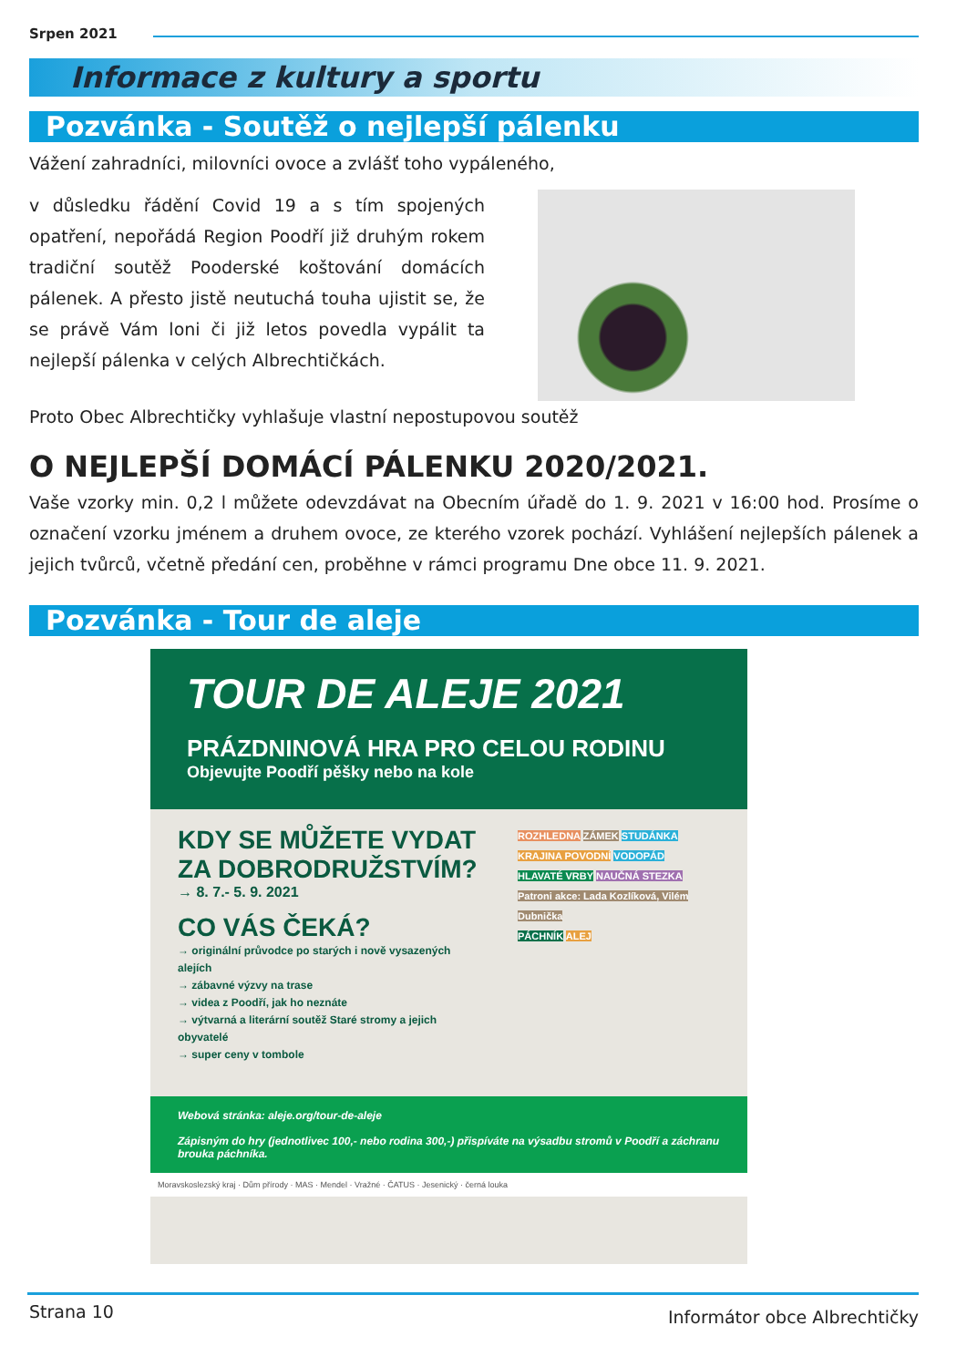Srpen 2021
Informace z kultury a sportu
Pozvánka - Soutěž o nejlepší pálenku
Vážení zahradníci, milovníci ovoce a zvlášť toho vypáleného,
v důsledku řádění Covid 19 a s tím spojených opatření, nepořádá Region Poodří již druhým rokem tradiční soutěž Pooderské koštování domácích pálenek. A přesto jistě neutuchá touha ujistit se, že se právě Vám loni či již letos povedla vypálit ta nejlepší pálenka v celých Albrechtičkách.
Proto Obec Albrechtičky vyhlašuje vlastní nepostupovou soutěž
O NEJLEPŠÍ DOMÁCÍ PÁLENKU 2020/2021.
Vaše vzorky min. 0,2 l můžete odevzdávat na Obecním úřadě do 1. 9. 2021 v 16:00 hod. Prosíme o označení vzorku jménem a druhem ovoce, ze kterého vzorek pochází. Vyhlášení nejlepších pálenek a jejich tvůrců, včetně předání cen, proběhne v rámci programu Dne obce 11. 9. 2021.
Pozvánka - Tour de aleje
TOUR DE ALEJE 2021
PRÁZDNINOVÁ HRA PRO CELOU RODINU
Objevujte Poodří pěšky nebo na kole
KDY SE MŮŽETE VYDAT ZA DOBRODRUŽSTVÍM?
→ 8. 7.- 5. 9. 2021
CO VÁS ČEKÁ?
→ originální průvodce po starých i nově vysazených alejích
→ zábavné výzvy na trase
→ videa z Poodří, jak ho neznáte
→ výtvarná a literární soutěž Staré stromy a jejich obyvatelé
→ super ceny v tombole
ROZHLEDNA ZÁMEK STUDÁNKA
KRAJINA POVODNÍ VODOPÁD
HLAVATÉ VRBY NAUČNÁ STEZKA
Patroni akce: Lada Kozlíková, Vilém Dubnička
PÁCHNÍK ALEJ
Webová stránka: aleje.org/tour-de-aleje
Zápisným do hry (jednotlivec 100,- nebo rodina 300,-) přispíváte na výsadbu stromů v Poodří a záchranu brouka páchníka.
Moravskoslezský kraj · Dům přírody · MAS · Mendel · Vražné · ČATUS · Jesenický · černá louka
Strana 10 Informátor obce Albrechtičky